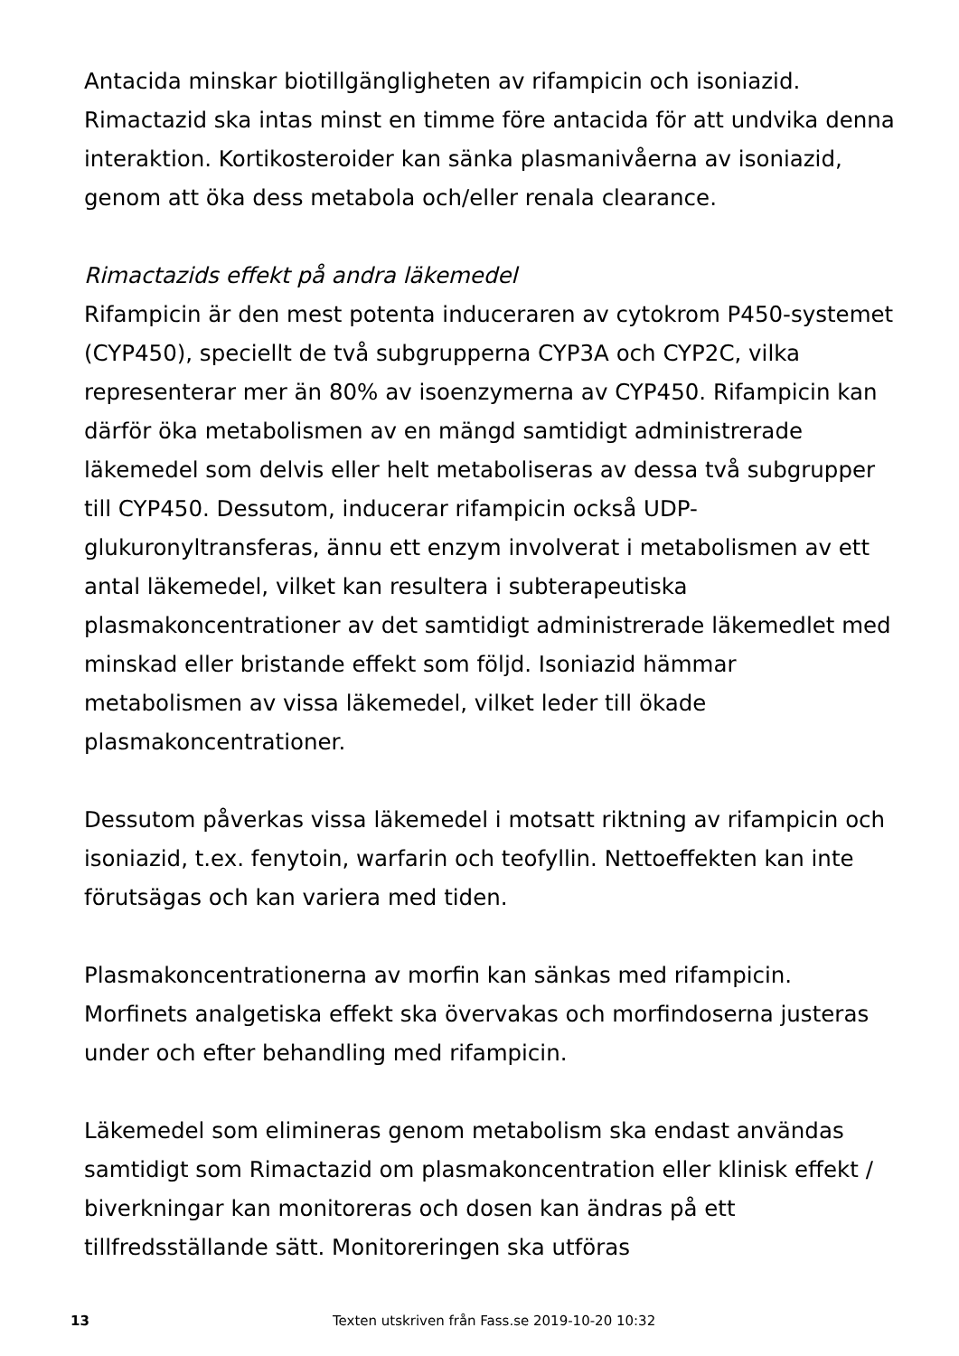Antacida minskar biotillgängligheten av rifampicin och isoniazid. Rimactazid ska intas minst en timme före antacida för att undvika denna interaktion. Kortikosteroider kan sänka plasmanivåerna av isoniazid, genom att öka dess metabola och/eller renala clearance.
Rimactazids effekt på andra läkemedel
Rifampicin är den mest potenta induceraren av cytokrom P450-systemet (CYP450), speciellt de två subgrupperna CYP3A och CYP2C, vilka representerar mer än 80% av isoenzymerna av CYP450. Rifampicin kan därför öka metabolismen av en mängd samtidigt administrerade läkemedel som delvis eller helt metaboliseras av dessa två subgrupper till CYP450. Dessutom, inducerar rifampicin också UDP-glukuronyltransferas, ännu ett enzym involverat i metabolismen av ett antal läkemedel, vilket kan resultera i subterapeutiska plasmakoncentrationer av det samtidigt administrerade läkemedlet med minskad eller bristande effekt som följd. Isoniazid hämmar metabolismen av vissa läkemedel, vilket leder till ökade plasmakoncentrationer.
Dessutom påverkas vissa läkemedel i motsatt riktning av rifampicin och isoniazid, t.ex. fenytoin, warfarin och teofyllin. Nettoeffekten kan inte förutsägas och kan variera med tiden.
Plasmakoncentrationerna av morfin kan sänkas med rifampicin. Morfinets analgetiska effekt ska övervakas och morfindoserna justeras under och efter behandling med rifampicin.
Läkemedel som elimineras genom metabolism ska endast användas samtidigt som Rimactazid om plasmakoncentration eller klinisk effekt / biverkningar kan monitoreras och dosen kan ändras på ett tillfredsställande sätt. Monitoreringen ska utföras
13 Texten utskriven från Fass.se 2019-10-20 10:32